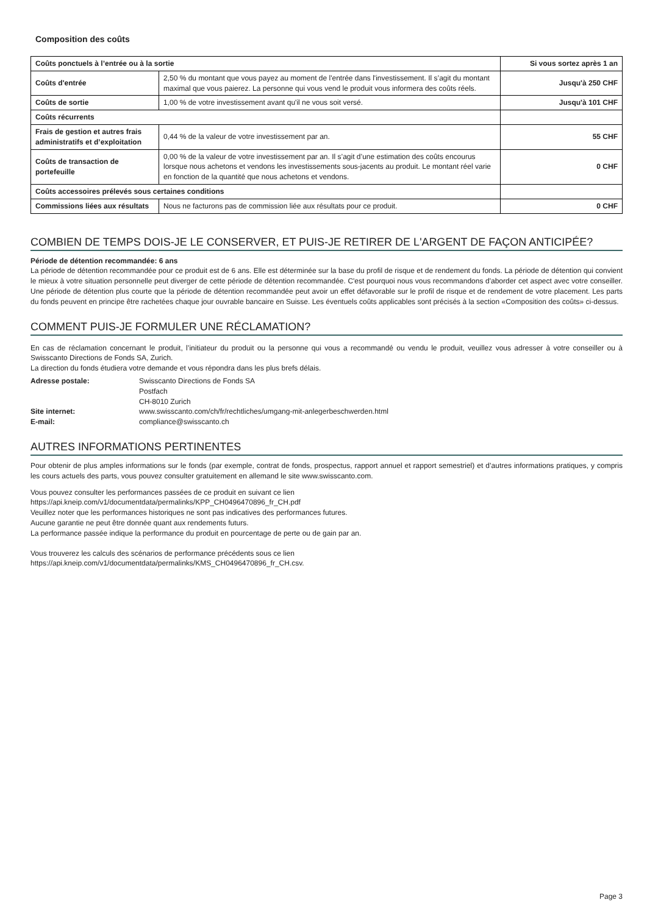Composition des coûts
| Coûts ponctuels à l’entrée ou à la sortie | | Si vous sortez après 1 an |
| Coûts d'entrée | 2,50 % du montant que vous payez au moment de l'entrée dans l'investissement. Il s’agit du montant maximal que vous paierez. La personne qui vous vend le produit vous informera des coûts réels. | Jusqu'à 250 CHF |
| Coûts de sortie | 1,00 % de votre investissement avant qu'il ne vous soit versé. | Jusqu'à 101 CHF |
| Coûts récurrents | | |
| Frais de gestion et autres frais administratifs et d’exploitation | 0,44 % de la valeur de votre investissement par an. | 55 CHF |
| Coûts de transaction de portefeuille | 0,00 % de la valeur de votre investissement par an. Il s’agit d’une estimation des coûts encourus lorsque nous achetons et vendons les investissements sous-jacents au produit. Le montant réel varie en fonction de la quantité que nous achetons et vendons. | 0 CHF |
| Coûts accessoires prélevés sous certaines conditions | | |
| Commissions liées aux résultats | Nous ne facturons pas de commission liée aux résultats pour ce produit. | 0 CHF |
COMBIEN DE TEMPS DOIS-JE LE CONSERVER, ET PUIS-JE RETIRER DE L'ARGENT DE FAÇON ANTICIPÉE?
Période de détention recommandée: 6 ans
La période de détention recommandée pour ce produit est de 6 ans. Elle est déterminée sur la base du profil de risque et de rendement du fonds. La période de détention qui convient le mieux à votre situation personnelle peut diverger de cette période de détention recommandée. C'est pourquoi nous vous recommandons d'aborder cet aspect avec votre conseiller. Une période de détention plus courte que la période de détention recommandée peut avoir un effet défavorable sur le profil de risque et de rendement de votre placement. Les parts du fonds peuvent en principe être rachetées chaque jour ouvrable bancaire en Suisse. Les éventuels coûts applicables sont précisés à la section «Composition des coûts» ci-dessus.
COMMENT PUIS-JE FORMULER UNE RÉCLAMATION?
En cas de réclamation concernant le produit, l’initiateur du produit ou la personne qui vous a recommandé ou vendu le produit, veuillez vous adresser à votre conseiller ou à Swisscanto Directions de Fonds SA, Zurich.
La direction du fonds étudiera votre demande et vous répondra dans les plus brefs délais.
| Adresse postale: | Swisscanto Directions de Fonds SA Postfach CH-8010 Zurich |
| Site internet: | www.swisscanto.com/ch/fr/rechtliches/umgang-mit-anlegerbeschwerden.html |
| E-mail: | compliance@swisscanto.ch |
AUTRES INFORMATIONS PERTINENTES
Pour obtenir de plus amples informations sur le fonds (par exemple, contrat de fonds, prospectus, rapport annuel et rapport semestriel) et d’autres informations pratiques, y compris les cours actuels des parts, vous pouvez consulter gratuitement en allemand le site www.swisscanto.com.
Vous pouvez consulter les performances passées de ce produit en suivant ce lien
https://api.kneip.com/v1/documentdata/permalinks/KPP_CH0496470896_fr_CH.pdf
Veuillez noter que les performances historiques ne sont pas indicatives des performances futures.
Aucune garantie ne peut être donnée quant aux rendements futurs.
La performance passée indique la performance du produit en pourcentage de perte ou de gain par an.
Vous trouverez les calculs des scénarios de performance précédents sous ce lien
https://api.kneip.com/v1/documentdata/permalinks/KMS_CH0496470896_fr_CH.csv.
Page 3